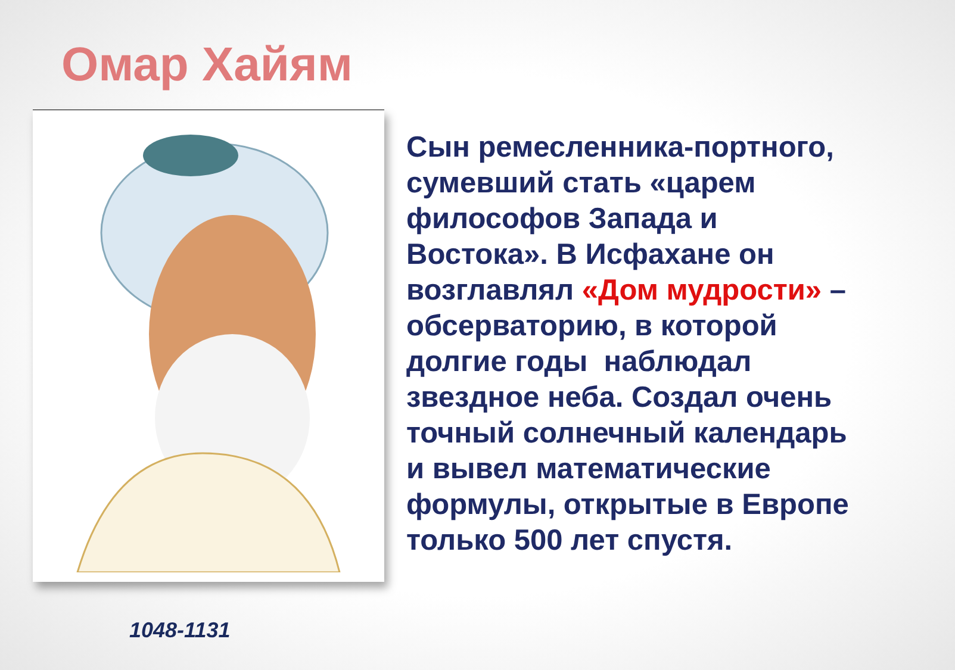Омар Хайям
1048-1131
Сын ремесленника-портного, сумевший стать «царем философов Запада и Востока». В Исфахане он возглавлял «Дом мудрости» – обсерваторию, в которой долгие годы наблюдал звездное неба. Создал очень точный солнечный календарь и вывел математические формулы, открытые в Европе только 500 лет спустя.